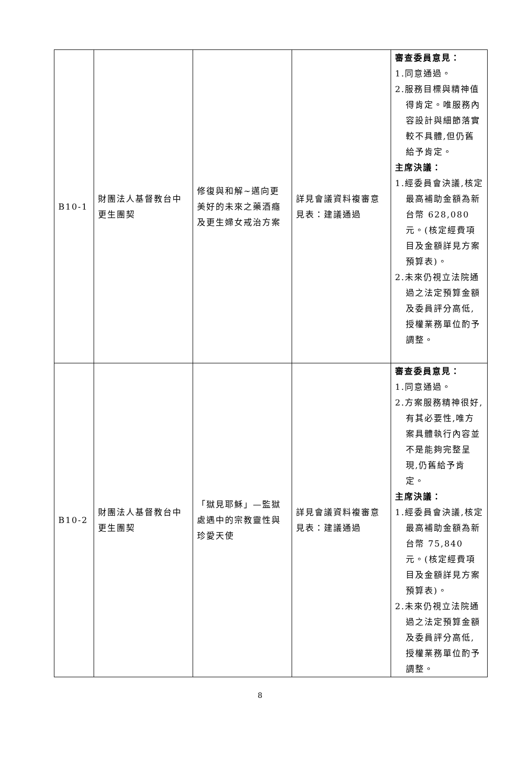| B10-1 | 財團法人基督教台中更生團契 | 修復與和解~邁向更美好的未來之藥酒癮及更生婦女戒治方案 | 詳見會議資料複審意見表：建議通過 | 審查委員意見： 1.同意通過。 2.服務目標與精神值得肯定。唯服務內容設計與細節落實較不具體,但仍舊給予肯定。 主席決議： 1.經委員會決議,核定最高補助金額為新台幣 628,080 元。(核定經費項目及金額詳見方案預算表)。 2.未來仍視立法院通過之法定預算金額及委員評分高低,授權業務單位酌予調整。 |
| B10-2 | 財團法人基督教台中更生團契 | 「獄見耶穌」—監獄處遇中的宗教靈性與珍愛天使 | 詳見會議資料複審意見表：建議通過 | 審查委員意見： 1.同意通過。 2.方案服務精神很好,有其必要性,唯方案具體執行內容並不是能夠完整呈現,仍舊給予肯定。 主席決議： 1.經委員會決議,核定最高補助金額為新台幣 75,840 元。(核定經費項目及金額詳見方案預算表)。 2.未來仍視立法院通過之法定預算金額及委員評分高低,授權業務單位酌予調整。 |
8